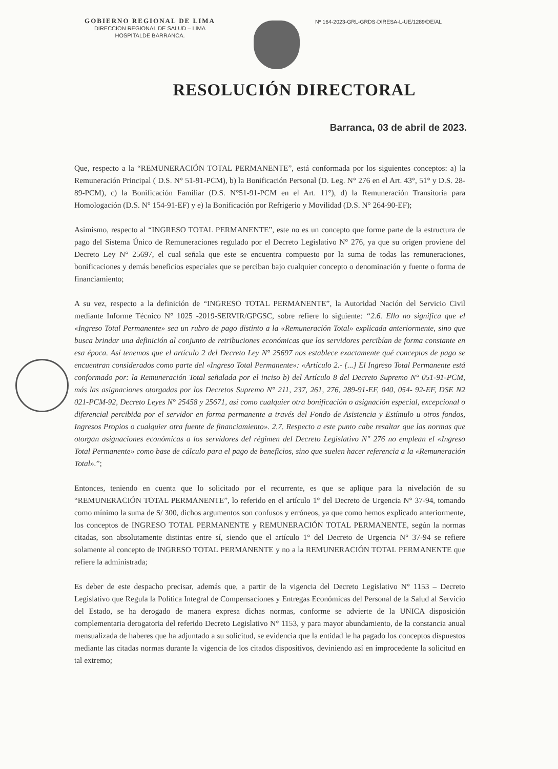GOBIERNO REGIONAL DE LIMA
DIRECCION REGIONAL DE SALUD – LIMA
HOSPITALDE BARRANCA.
Nº 164-2023-GRL-GRDS-DIRESA-L-UE/1289/DE/AL
RESOLUCIÓN DIRECTORAL
Barranca, 03 de abril de 2023.
Que, respecto a la “REMUNERACIÓN TOTAL PERMANENTE”, está conformada por los siguientes conceptos: a) la Remuneración Principal ( D.S. N° 51-91-PCM), b) la Bonificación Personal (D. Leg. N° 276 en el Art. 43°, 51° y D.S. 28-89-PCM), c) la Bonificación Familiar (D.S. N°51-91-PCM en el Art. 11°), d) la Remuneración Transitoria para Homologación (D.S. N° 154-91-EF) y e) la Bonificación por Refrigerio y Movilidad (D.S. N° 264-90-EF);
Asimismo, respecto al “INGRESO TOTAL PERMANENTE”, este no es un concepto que forme parte de la estructura de pago del Sistema Único de Remuneraciones regulado por el Decreto Legislativo N° 276, ya que su origen proviene del Decreto Ley N° 25697, el cual señala que este se encuentra compuesto por la suma de todas las remuneraciones, bonificaciones y demás beneficios especiales que se perciban bajo cualquier concepto o denominación y fuente o forma de financiamiento;
A su vez, respecto a la definición de “INGRESO TOTAL PERMANENTE”, la Autoridad Nación del Servicio Civil mediante Informe Técnico N° 1025 -2019-SERVIR/GPGSC, sobre refiere lo siguiente: “2.6. Ello no significa que el «Ingreso Total Permanente» sea un rubro de pago distinto a la «Remuneración Total» explicada anteriormente, sino que busca brindar una definición al conjunto de retribuciones económicas que los servidores percibían de forma constante en esa época. Así tenemos que el artículo 2 del Decreto Ley N° 25697 nos establece exactamente qué conceptos de pago se encuentran considerados como parte del «Ingreso Total Permanente»: «Artículo 2.- [...] El Ingreso Total Permanente está conformado por: la Remuneración Total señalada por el inciso b) del Artículo 8 del Decreto Supremo N° 051-91-PCM, más las asignaciones otorgadas por los Decretos Supremo N° 211, 237, 261, 276, 289-91-EF, 040, 054- 92-EF, DSE N2 021-PCM-92, Decreto Leyes N° 25458 y 25671, así como cualquier otra bonificación o asignación especial, excepcional o diferencial percibida por el servidor en forma permanente a través del Fondo de Asistencia y Estímulo u otros fondos, Ingresos Propios o cualquier otra fuente de financiamiento». 2.7. Respecto a este punto cabe resaltar que las normas que otorgan asignaciones económicas a los servidores del régimen del Decreto Legislativo N" 276 no emplean el «Ingreso Total Permanente» como base de cálculo para el pago de beneficios, sino que suelen hacer referencia a la «Remuneración Total».”;
Entonces, teniendo en cuenta que lo solicitado por el recurrente, es que se aplique para la nivelación de su “REMUNERACIÓN TOTAL PERMANENTE”, lo referido en el artículo 1° del Decreto de Urgencia N° 37-94, tomando como mínimo la suma de S/ 300, dichos argumentos son confusos y erróneos, ya que como hemos explicado anteriormente, los conceptos de INGRESO TOTAL PERMANENTE y REMUNERACIÓN TOTAL PERMANENTE, según la normas citadas, son absolutamente distintas entre sí, siendo que el artículo 1° del Decreto de Urgencia N° 37-94 se refiere solamente al concepto de INGRESO TOTAL PERMANENTE y no a la REMUNERACIÓN TOTAL PERMANENTE que refiere la administrada;
Es deber de este despacho precisar, además que, a partir de la vigencia del Decreto Legislativo N° 1153 – Decreto Legislativo que Regula la Política Integral de Compensaciones y Entregas Económicas del Personal de la Salud al Servicio del Estado, se ha derogado de manera expresa dichas normas, conforme se advierte de la UNICA disposición complementaria derogatoria del referido Decreto Legislativo N° 1153, y para mayor abundamiento, de la constancia anual mensualizada de haberes que ha adjuntado a su solicitud, se evidencia que la entidad le ha pagado los conceptos dispuestos mediante las citadas normas durante la vigencia de los citados dispositivos, deviniendo así en improcedente la solicitud en tal extremo;